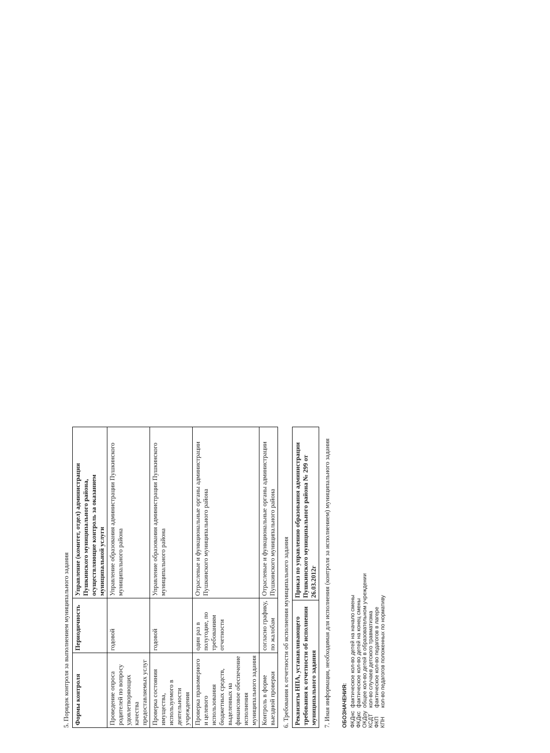5. Порядок контроля за выполнением муниципального задания
| Формы контроля | Периодичность | Управление (комитет, отдел) администрации Пушкинского муниципального района, осуществляющие контроль за оказанием муниципальной услуги |
| --- | --- | --- |
| Проведение опроса родителей по вопросу удовлетворяющих качества предоставляемых услуг | годовой | Управление образования администрации Пушкинского муниципального района |
| Проверка состояния имущества, используемого в деятельности учреждения | годовой | Управление образования администрации Пушкинского муниципального района |
| Проверка правомерного и целевого использования бюджетных средств, выделенных на финансовое обеспечение исполнения муниципального задания | один раз в полугодие, по требованиям отчетности | Отраслевые и функциональные органы администрации Пушкинского муниципального района |
| Контроль в форме выездной проверки | согласно графику, по жалобам | Отраслевые и функциональные органы администрации Пушкинского муниципального района |
6. Требования к отчетности об исполнении муниципального задания
| Реквизиты НПА, устанавливающего требования к отчетности об исполнении муниципального задания | Приказ по управлению образования администрации Пушкинского муниципального района № 299 от 26.03.2012г |
| --- | --- |
7. Иная информация, необходимая для исполнения (контроля за исполнением) муниципального задания
ОБОЗНАЧЕНИЯ:
| ФКДнс | фактическое кол-во детей на начало смены |
| ФКДкс | фактическое кол-во детей на конец смены |
| ОКДоу | общее кол-во детей в образовательном учреждении |
| КСДТ | кол-во случаев детского травматизма |
| ФКП | фактическое кол-во педагогов в лагере |
| КПН | кол-во педагогов положенных по нормативу |